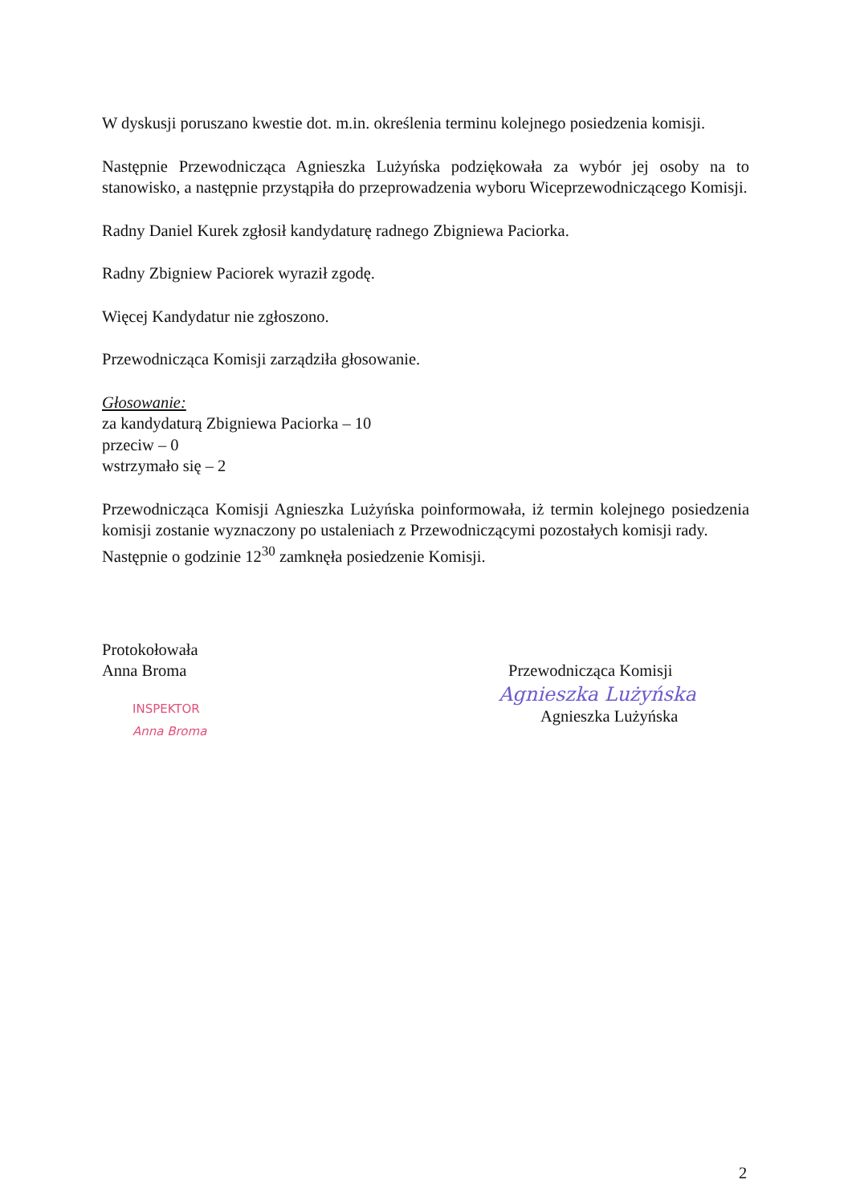W dyskusji poruszano kwestie dot. m.in. określenia terminu kolejnego posiedzenia komisji.
Następnie Przewodnicząca Agnieszka Lużyńska podziękowała za wybór jej osoby na to stanowisko, a następnie przystąpiła do przeprowadzenia wyboru Wiceprzewodniczącego Komisji.
Radny Daniel Kurek zgłosił kandydaturę radnego Zbigniewa Paciorka.
Radny Zbigniew Paciorek wyraził zgodę.
Więcej Kandydatur nie zgłoszono.
Przewodnicząca Komisji zarządziła głosowanie.
Głosowanie:
za kandydaturą Zbigniewa Paciorka – 10
przeciw – 0
wstrzymało się – 2
Przewodnicząca Komisji Agnieszka Lużyńska poinformowała, iż termin kolejnego posiedzenia komisji zostanie wyznaczony po ustaleniach z Przewodniczącymi pozostałych komisji rady.
Następnie o godzinie 12<sup>30</sup> zamknęła posiedzenie Komisji.
Protokołowała
Anna Broma
INSPEKTOR
Anna Broma
Przewodnicząca Komisji
Agnieszka Lużyńska
Agnieszka Lużyńska
2